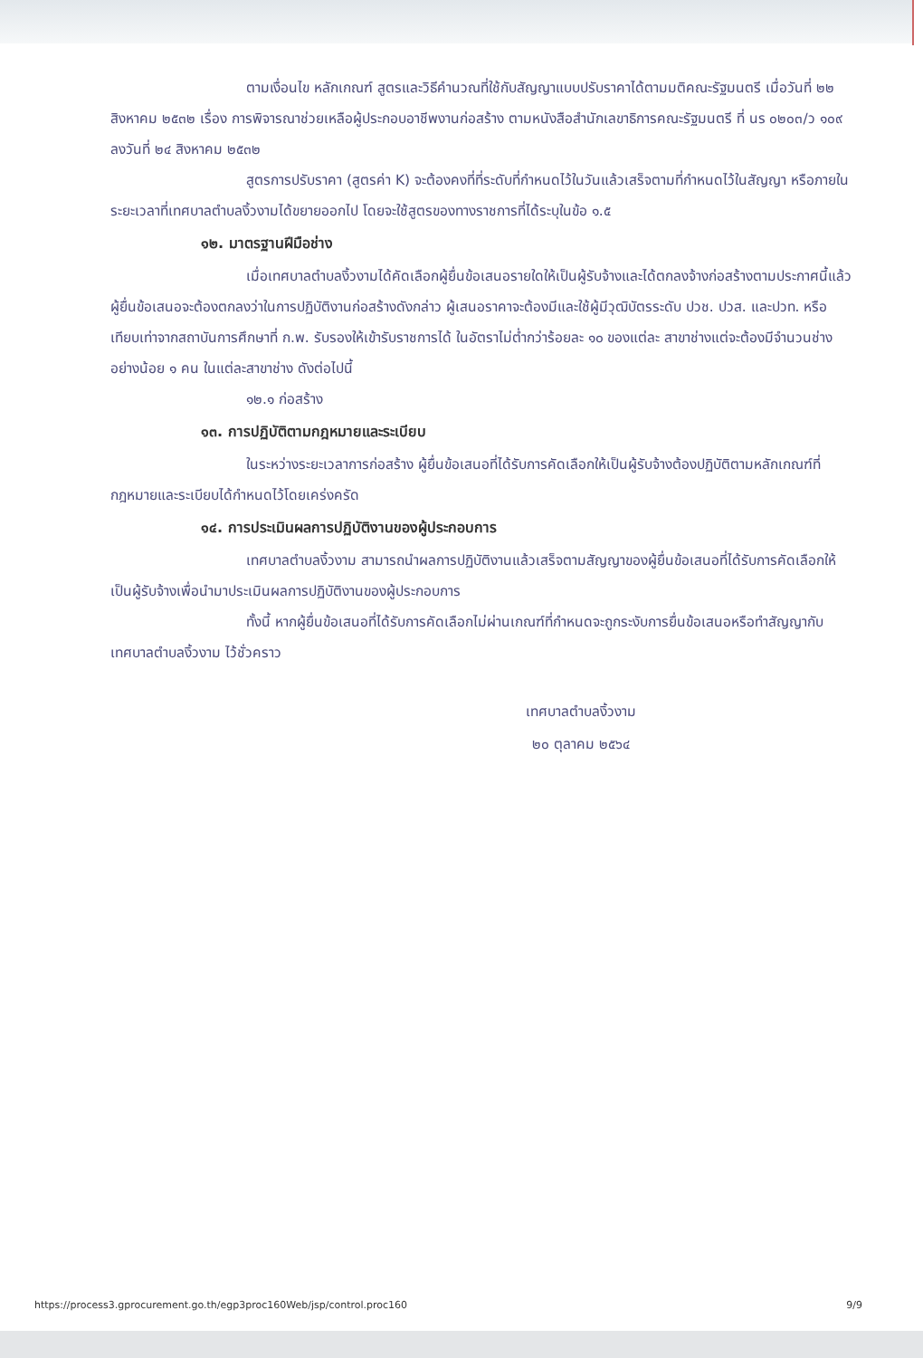ตามเงื่อนไข หลักเกณฑ์ สูตรและวิธีคำนวณที่ใช้กับสัญญาแบบปรับราคาได้ตามมติคณะรัฐมนตรี เมื่อวันที่ ๒๒ สิงหาคม ๒๕๓๒ เรื่อง การพิจารณาช่วยเหลือผู้ประกอบอาชีพงานก่อสร้าง ตามหนังสือสำนักเลขาธิการคณะรัฐมนตรี ที่ นร ๐๒๐๓/ว ๑๐๙ ลงวันที่ ๒๔ สิงหาคม ๒๕๓๒
สูตรการปรับราคา (สูตรค่า K) จะต้องคงที่ที่ระดับที่กำหนดไว้ในวันแล้วเสร็จตามที่กำหนดไว้ในสัญญา หรือภายในระยะเวลาที่เทศบาลตำบลงิ้วงามได้ขยายออกไป โดยจะใช้สูตรของทางราชการที่ได้ระบุในข้อ ๑.๕
๑๒. มาตรฐานฝีมือช่าง
เมื่อเทศบาลตำบลงิ้วงามได้คัดเลือกผู้ยื่นข้อเสนอรายใดให้เป็นผู้รับจ้างและได้ตกลงจ้างก่อสร้างตามประกาศนี้แล้ว ผู้ยื่นข้อเสนอจะต้องตกลงว่าในการปฏิบัติงานก่อสร้างดังกล่าว ผู้เสนอราคาจะต้องมีและใช้ผู้มีวุฒิบัตรระดับ ปวช. ปวส. และปวท. หรือเทียบเท่าจากสถาบันการศึกษาที่ ก.พ. รับรองให้เข้ารับราชการได้ ในอัตราไม่ต่ำกว่าร้อยละ ๑๐ ของแต่ละ สาขาช่างแต่จะต้องมีจำนวนช่างอย่างน้อย ๑ คน ในแต่ละสาขาช่าง ดังต่อไปนี้
๑๒.๑ ก่อสร้าง
๑๓. การปฏิบัติตามกฎหมายและระเบียบ
ในระหว่างระยะเวลาการก่อสร้าง ผู้ยื่นข้อเสนอที่ได้รับการคัดเลือกให้เป็นผู้รับจ้างต้องปฏิบัติตามหลักเกณฑ์ที่กฎหมายและระเบียบได้กำหนดไว้โดยเคร่งครัด
๑๔. การประเมินผลการปฏิบัติงานของผู้ประกอบการ
เทศบาลตำบลงิ้วงาม สามารถนำผลการปฏิบัติงานแล้วเสร็จตามสัญญาของผู้ยื่นข้อเสนอที่ได้รับการคัดเลือกให้เป็นผู้รับจ้างเพื่อนำมาประเมินผลการปฏิบัติงานของผู้ประกอบการ
ทั้งนี้ หากผู้ยื่นข้อเสนอที่ได้รับการคัดเลือกไม่ผ่านเกณฑ์ที่กำหนดจะถูกระงับการยื่นข้อเสนอหรือทำสัญญากับเทศบาลตำบลงิ้วงาม ไว้ชั่วคราว
เทศบาลตำบลงิ้วงาม
๒๐ ตุลาคม ๒๕๖๔
https://process3.gprocurement.go.th/egp3proc160Web/jsp/control.proc160 9/9